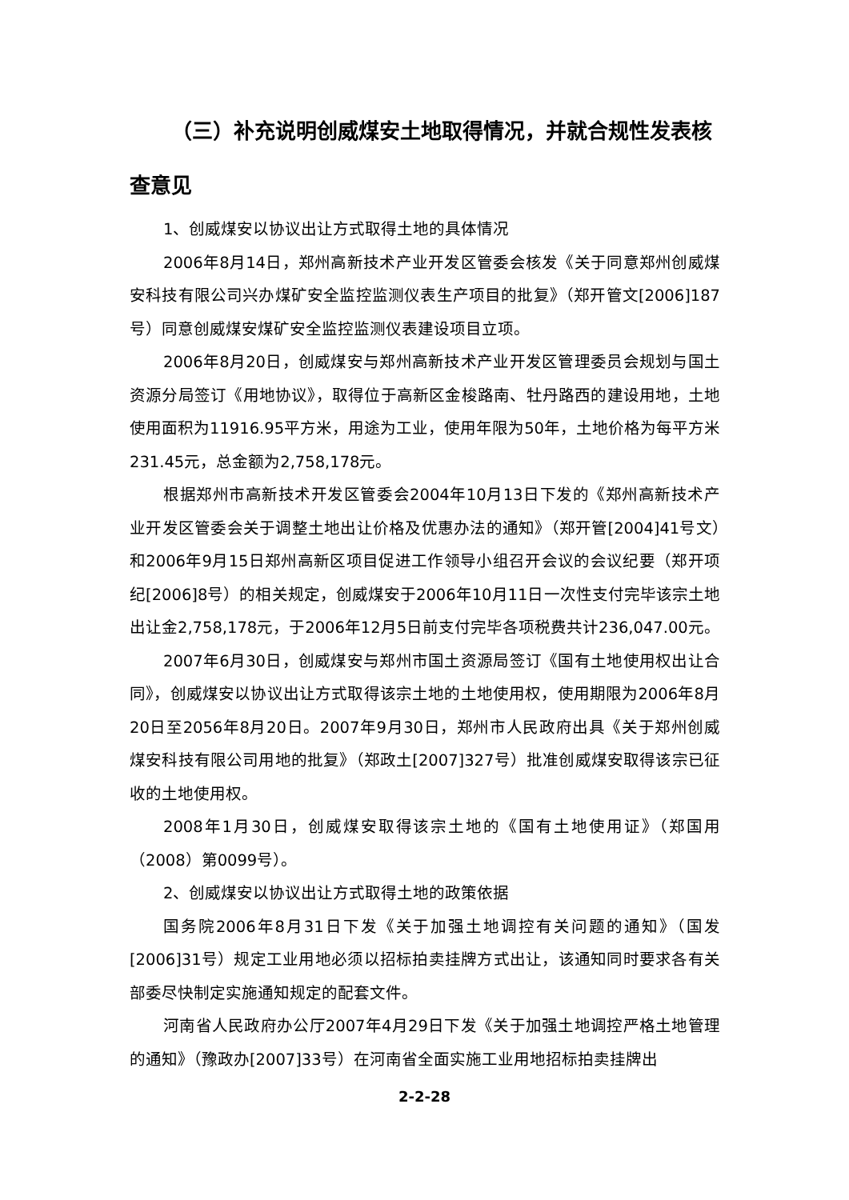（三）补充说明创威煤安土地取得情况，并就合规性发表核查意见
1、创威煤安以协议出让方式取得土地的具体情况
2006年8月14日，郑州高新技术产业开发区管委会核发《关于同意郑州创威煤安科技有限公司兴办煤矿安全监控监测仪表生产项目的批复》（郑开管文[2006]187号）同意创威煤安煤矿安全监控监测仪表建设项目立项。
2006年8月20日，创威煤安与郑州高新技术产业开发区管理委员会规划与国土资源分局签订《用地协议》，取得位于高新区金梭路南、牡丹路西的建设用地，土地使用面积为11916.95平方米，用途为工业，使用年限为50年，土地价格为每平方米231.45元，总金额为2,758,178元。
根据郑州市高新技术开发区管委会2004年10月13日下发的《郑州高新技术产业开发区管委会关于调整土地出让价格及优惠办法的通知》（郑开管[2004]41号文）和2006年9月15日郑州高新区项目促进工作领导小组召开会议的会议纪要（郑开项纪[2006]8号）的相关规定，创威煤安于2006年10月11日一次性支付完毕该宗土地出让金2,758,178元，于2006年12月5日前支付完毕各项税费共计236,047.00元。
2007年6月30日，创威煤安与郑州市国土资源局签订《国有土地使用权出让合同》，创威煤安以协议出让方式取得该宗土地的土地使用权，使用期限为2006年8月20日至2056年8月20日。2007年9月30日，郑州市人民政府出具《关于郑州创威煤安科技有限公司用地的批复》（郑政土[2007]327号）批准创威煤安取得该宗已征收的土地使用权。
2008年1月30日，创威煤安取得该宗土地的《国有土地使用证》（郑国用（2008）第0099号）。
2、创威煤安以协议出让方式取得土地的政策依据
国务院2006年8月31日下发《关于加强土地调控有关问题的通知》（国发[2006]31号）规定工业用地必须以招标拍卖挂牌方式出让，该通知同时要求各有关部委尽快制定实施通知规定的配套文件。
河南省人民政府办公厅2007年4月29日下发《关于加强土地调控严格土地管理的通知》（豫政办[2007]33号）在河南省全面实施工业用地招标拍卖挂牌出
2-2-28